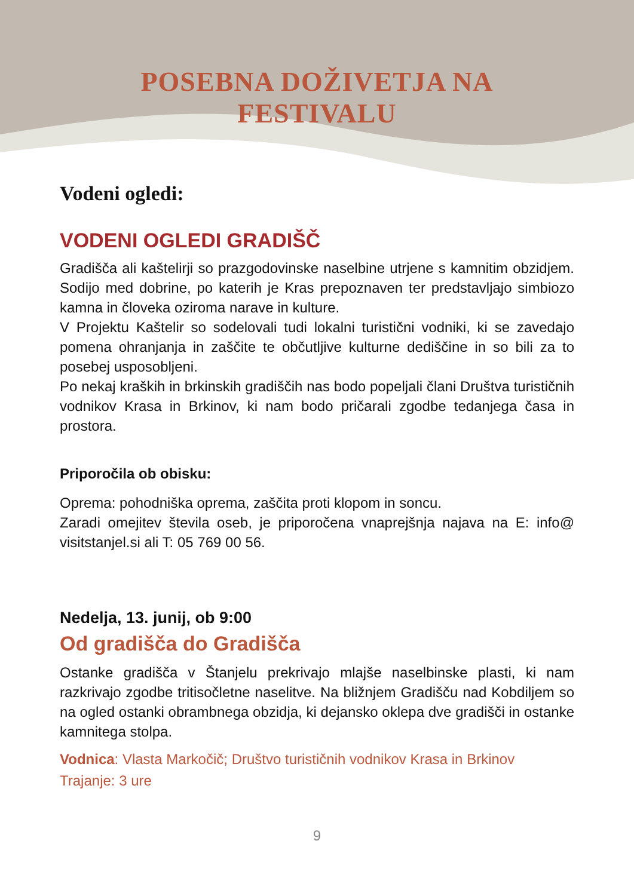POSEBNA DOŽIVETJA NA FESTIVALU
Vodeni ogledi:
VODENI OGLEDI GRADIŠČ
Gradišča ali kaštelirji so prazgodovinske naselbine utrjene s kamnitim obzidjem. Sodijo med dobrine, po katerih je Kras prepoznaven ter predstavljajo simbiozo kamna in človeka oziroma narave in kulture.
V Projektu Kaštelir so sodelovali tudi lokalni turistični vodniki, ki se zavedajo pomena ohranjanja in zaščite te občutljive kulturne dediščine in so bili za to posebej usposobljeni.
Po nekaj kraških in brkinskih gradiščih nas bodo popeljali člani Društva turističnih vodnikov Krasa in Brkinov, ki nam bodo pričarali zgodbe tedanjega časa in prostora.
Priporočila ob obisku:
Oprema: pohodniška oprema, zaščita proti klopom in soncu.
Zaradi omejitev števila oseb, je priporočena vnaprejšnja najava na E: info@ visitstanjel.si ali T: 05 769 00 56.
Nedelja, 13. junij, ob 9:00
Od gradišča do Gradišča
Ostanke gradišča v Štanjelu prekrivajo mlajše naselbinske plasti, ki nam razkrivajo zgodbe tritisočletne naselitve. Na bližnjem Gradišču nad Kobdiljem so na ogled ostanki obrambnega obzidja, ki dejansko oklepa dve gradišči in ostanke kamnitega stolpa.
Vodnica: Vlasta Markočič; Društvo turističnih vodnikov Krasa in Brkinov
Trajanje: 3 ure
9